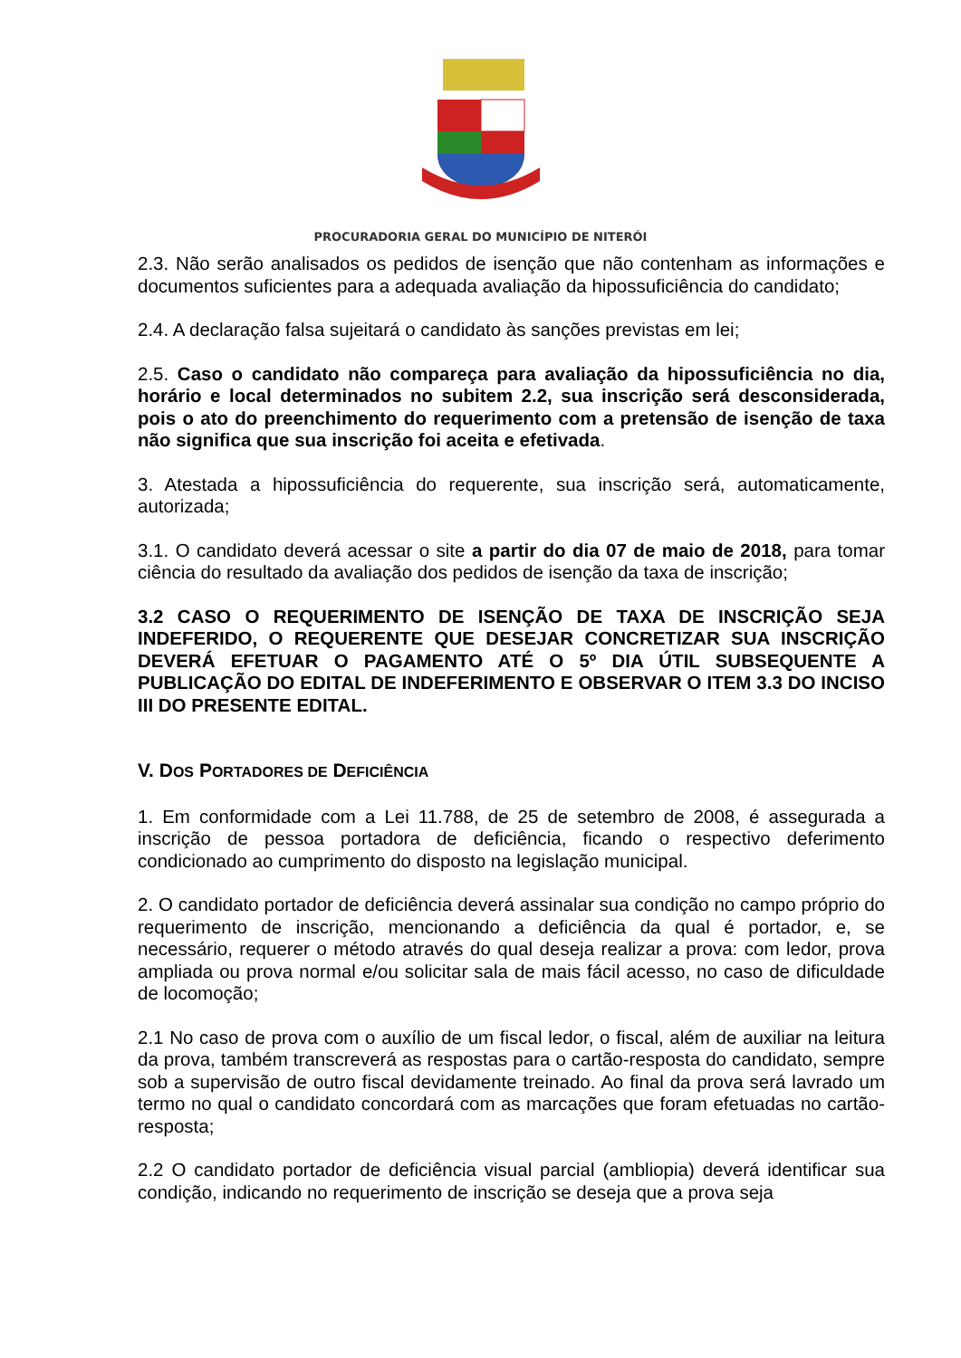PROCURADORIA GERAL DO MUNICÍPIO DE NITERÓI
2.3. Não serão analisados os pedidos de isenção que não contenham as informações e documentos suficientes para a adequada avaliação da hipossuficiência do candidato;
2.4. A declaração falsa sujeitará o candidato às sanções previstas em lei;
2.5. Caso o candidato não compareça para avaliação da hipossuficiência no dia, horário e local determinados no subitem 2.2, sua inscrição será desconsiderada, pois o ato do preenchimento do requerimento com a pretensão de isenção de taxa não significa que sua inscrição foi aceita e efetivada.
3. Atestada a hipossuficiência do requerente, sua inscrição será, automaticamente, autorizada;
3.1. O candidato deverá acessar o site a partir do dia 07 de maio de 2018, para tomar ciência do resultado da avaliação dos pedidos de isenção da taxa de inscrição;
3.2 CASO O REQUERIMENTO DE ISENÇÃO DE TAXA DE INSCRIÇÃO SEJA INDEFERIDO, O REQUERENTE QUE DESEJAR CONCRETIZAR SUA INSCRIÇÃO DEVERÁ EFETUAR O PAGAMENTO ATÉ O 5º DIA ÚTIL SUBSEQUENTE A PUBLICAÇÃO DO EDITAL DE INDEFERIMENTO E OBSERVAR O ITEM 3.3 DO INCISO III DO PRESENTE EDITAL.
V. DOS PORTADORES DE DEFICIÊNCIA
1. Em conformidade com a Lei 11.788, de 25 de setembro de 2008, é assegurada a inscrição de pessoa portadora de deficiência, ficando o respectivo deferimento condicionado ao cumprimento do disposto na legislação municipal.
2. O candidato portador de deficiência deverá assinalar sua condição no campo próprio do requerimento de inscrição, mencionando a deficiência da qual é portador, e, se necessário, requerer o método através do qual deseja realizar a prova: com ledor, prova ampliada ou prova normal e/ou solicitar sala de mais fácil acesso, no caso de dificuldade de locomoção;
2.1 No caso de prova com o auxílio de um fiscal ledor, o fiscal, além de auxiliar na leitura da prova, também transcreverá as respostas para o cartão-resposta do candidato, sempre sob a supervisão de outro fiscal devidamente treinado. Ao final da prova será lavrado um termo no qual o candidato concordará com as marcações que foram efetuadas no cartão-resposta;
2.2 O candidato portador de deficiência visual parcial (ambliopia) deverá identificar sua condição, indicando no requerimento de inscrição se deseja que a prova seja